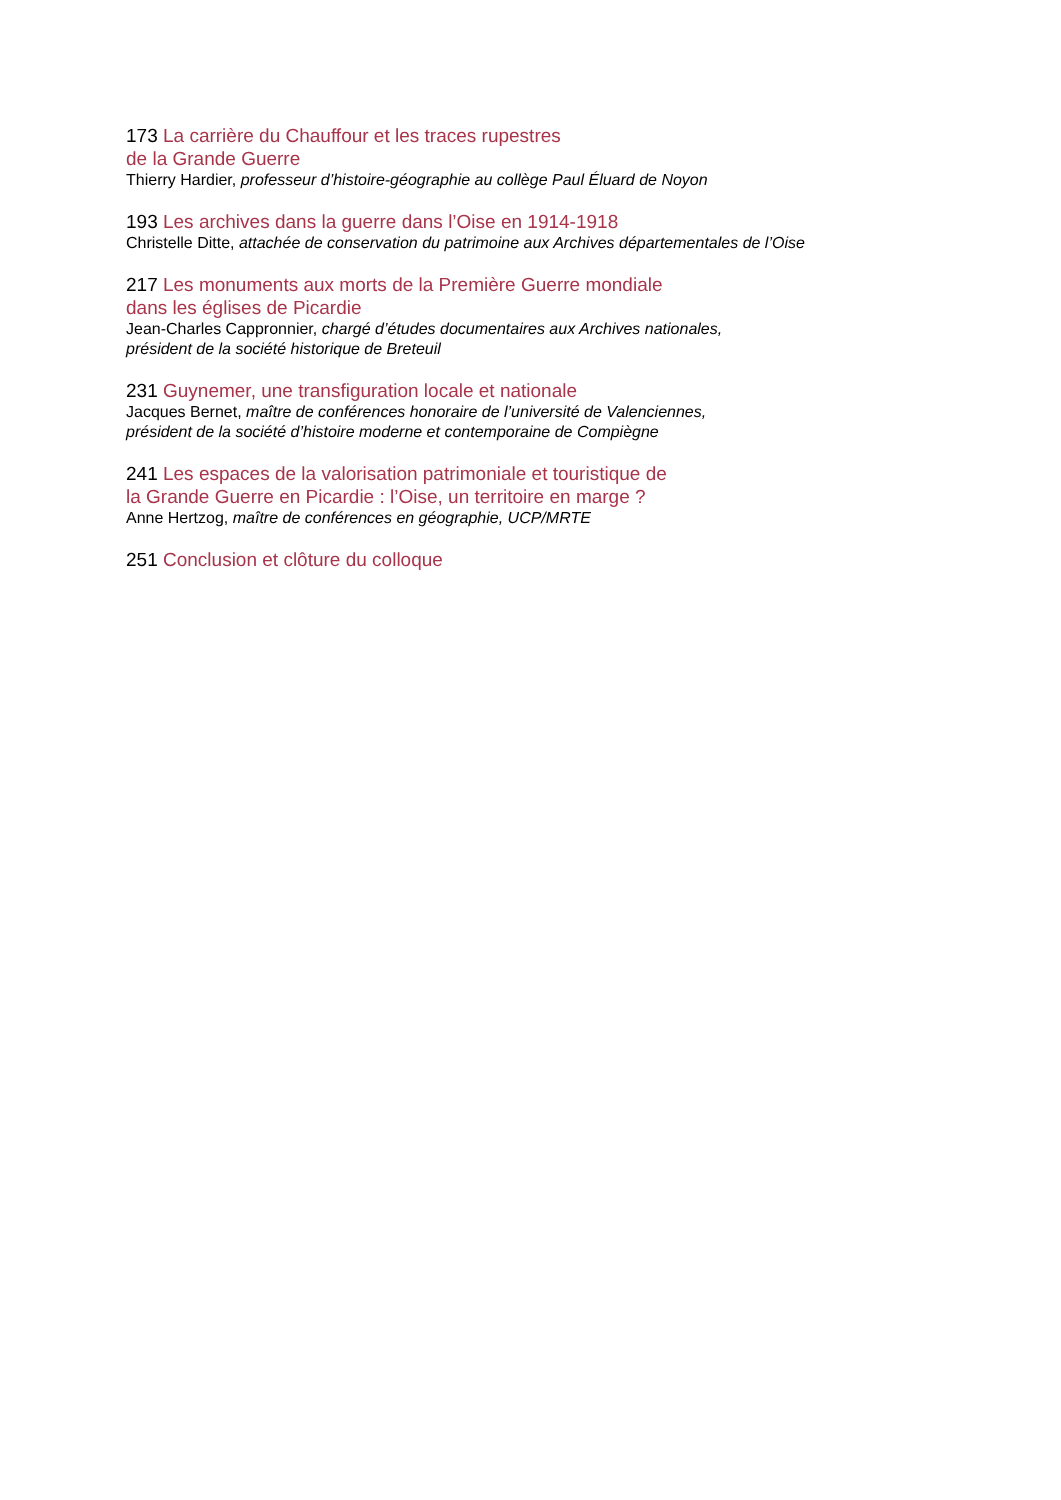173 La carrière du Chauffour et les traces rupestres
de la Grande Guerre
Thierry Hardier, professeur d’histoire-géographie au collège Paul Éluard de Noyon
193 Les archives dans la guerre dans l’Oise en 1914-1918
Christelle Ditte, attachée de conservation du patrimoine aux Archives départementales de l’Oise
217 Les monuments aux morts de la Première Guerre mondiale
dans les églises de Picardie
Jean-Charles Cappronnier, chargé d’études documentaires aux Archives nationales,
président de la société historique de Breteuil
231 Guynemer, une transfiguration locale et nationale
Jacques Bernet, maître de conférences honoraire de l’université de Valenciennes,
président de la société d’histoire moderne et contemporaine de Compiègne
241 Les espaces de la valorisation patrimoniale et touristique de
la Grande Guerre en Picardie : l’Oise, un territoire en marge ?
Anne Hertzog, maître de conférences en géographie, UCP/MRTE
251 Conclusion et clôture du colloque